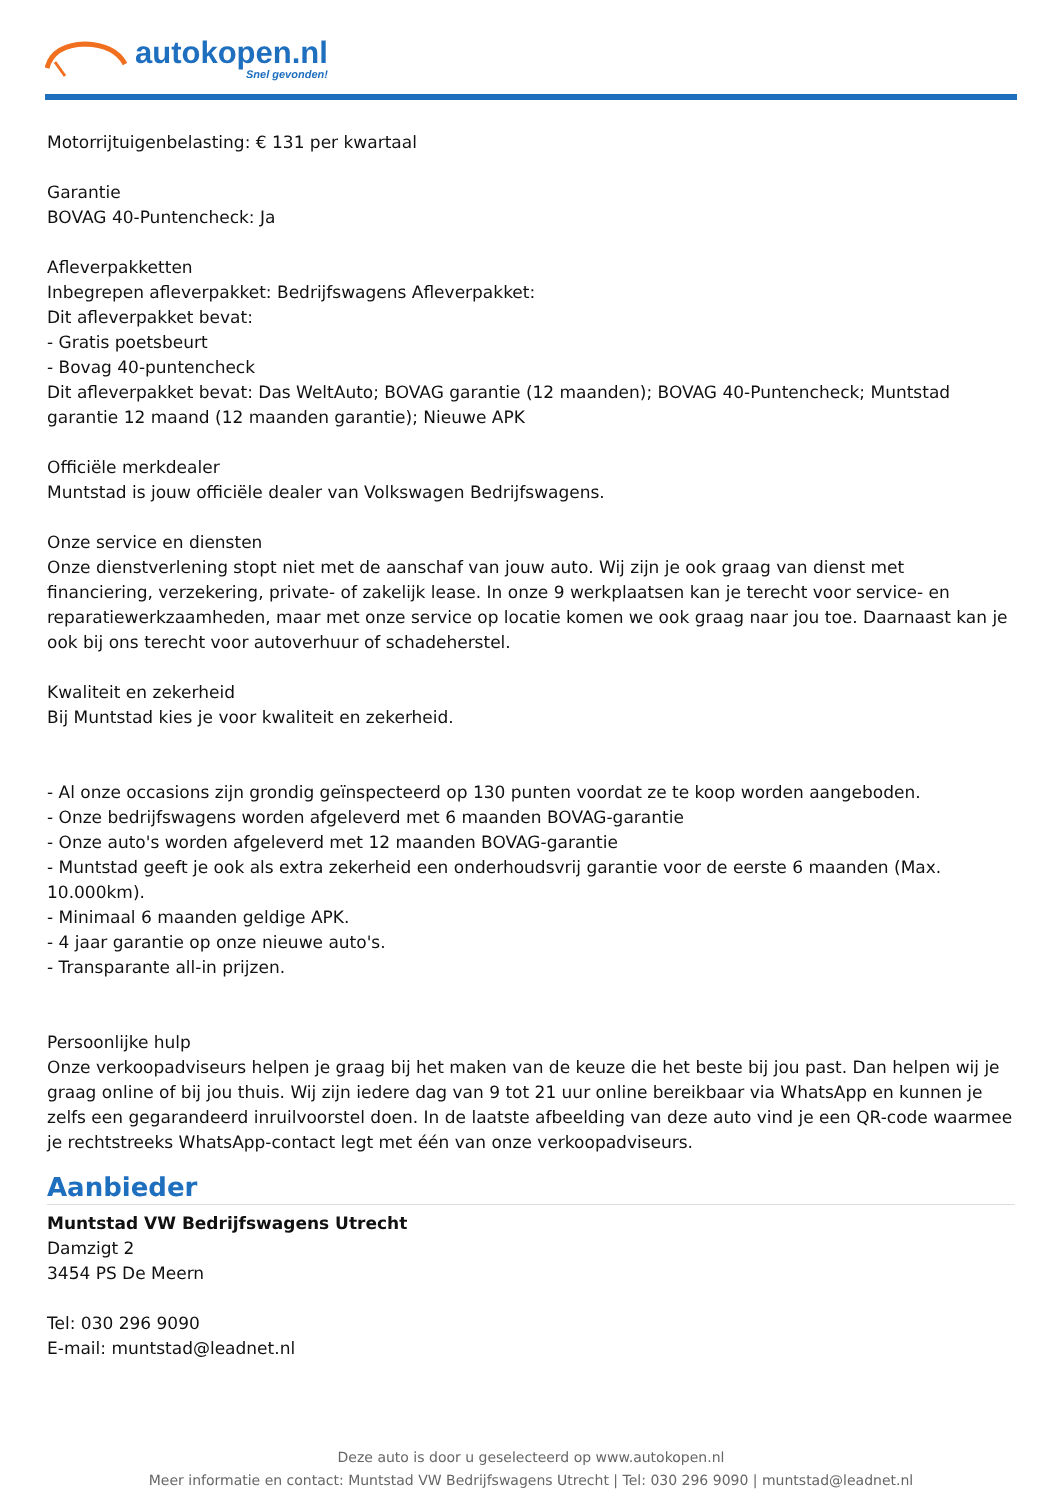autokopen.nl
Snel gevonden!
Motorrijtuigenbelasting: € 131 per kwartaal
Garantie
BOVAG 40-Puntencheck: Ja
Afleverpakketten
Inbegrepen afleverpakket: Bedrijfswagens Afleverpakket:
Dit afleverpakket bevat:
- Gratis poetsbeurt
- Bovag 40-puntencheck
Dit afleverpakket bevat: Das WeltAuto; BOVAG garantie (12 maanden); BOVAG 40-Puntencheck; Muntstad garantie 12 maand (12 maanden garantie); Nieuwe APK
Officiële merkdealer
Muntstad is jouw officiële dealer van Volkswagen Bedrijfswagens.
Onze service en diensten
Onze dienstverlening stopt niet met de aanschaf van jouw auto. Wij zijn je ook graag van dienst met financiering, verzekering, private- of zakelijk lease. In onze 9 werkplaatsen kan je terecht voor service- en reparatiewerkzaamheden, maar met onze service op locatie komen we ook graag naar jou toe. Daarnaast kan je ook bij ons terecht voor autoverhuur of schadeherstel.
Kwaliteit en zekerheid
Bij Muntstad kies je voor kwaliteit en zekerheid.
- Al onze occasions zijn grondig geïnspecteerd op 130 punten voordat ze te koop worden aangeboden.
- Onze bedrijfswagens worden afgeleverd met 6 maanden BOVAG-garantie
- Onze auto's worden afgeleverd met 12 maanden BOVAG-garantie
- Muntstad geeft je ook als extra zekerheid een onderhoudsvrij garantie voor de eerste 6 maanden (Max. 10.000km).
- Minimaal 6 maanden geldige APK.
- 4 jaar garantie op onze nieuwe auto's.
- Transparante all-in prijzen.
Persoonlijke hulp
Onze verkoopadviseurs helpen je graag bij het maken van de keuze die het beste bij jou past. Dan helpen wij je graag online of bij jou thuis. Wij zijn iedere dag van 9 tot 21 uur online bereikbaar via WhatsApp en kunnen je zelfs een gegarandeerd inruilvoorstel doen. In de laatste afbeelding van deze auto vind je een QR-code waarmee je rechtstreeks WhatsApp-contact legt met één van onze verkoopadviseurs.
Aanbieder
Muntstad VW Bedrijfswagens Utrecht
Damzigt 2
3454 PS De Meern
Tel: 030 296 9090
E-mail: muntstad@leadnet.nl
Deze auto is door u geselecteerd op www.autokopen.nl
Meer informatie en contact: Muntstad VW Bedrijfswagens Utrecht | Tel: 030 296 9090 | muntstad@leadnet.nl